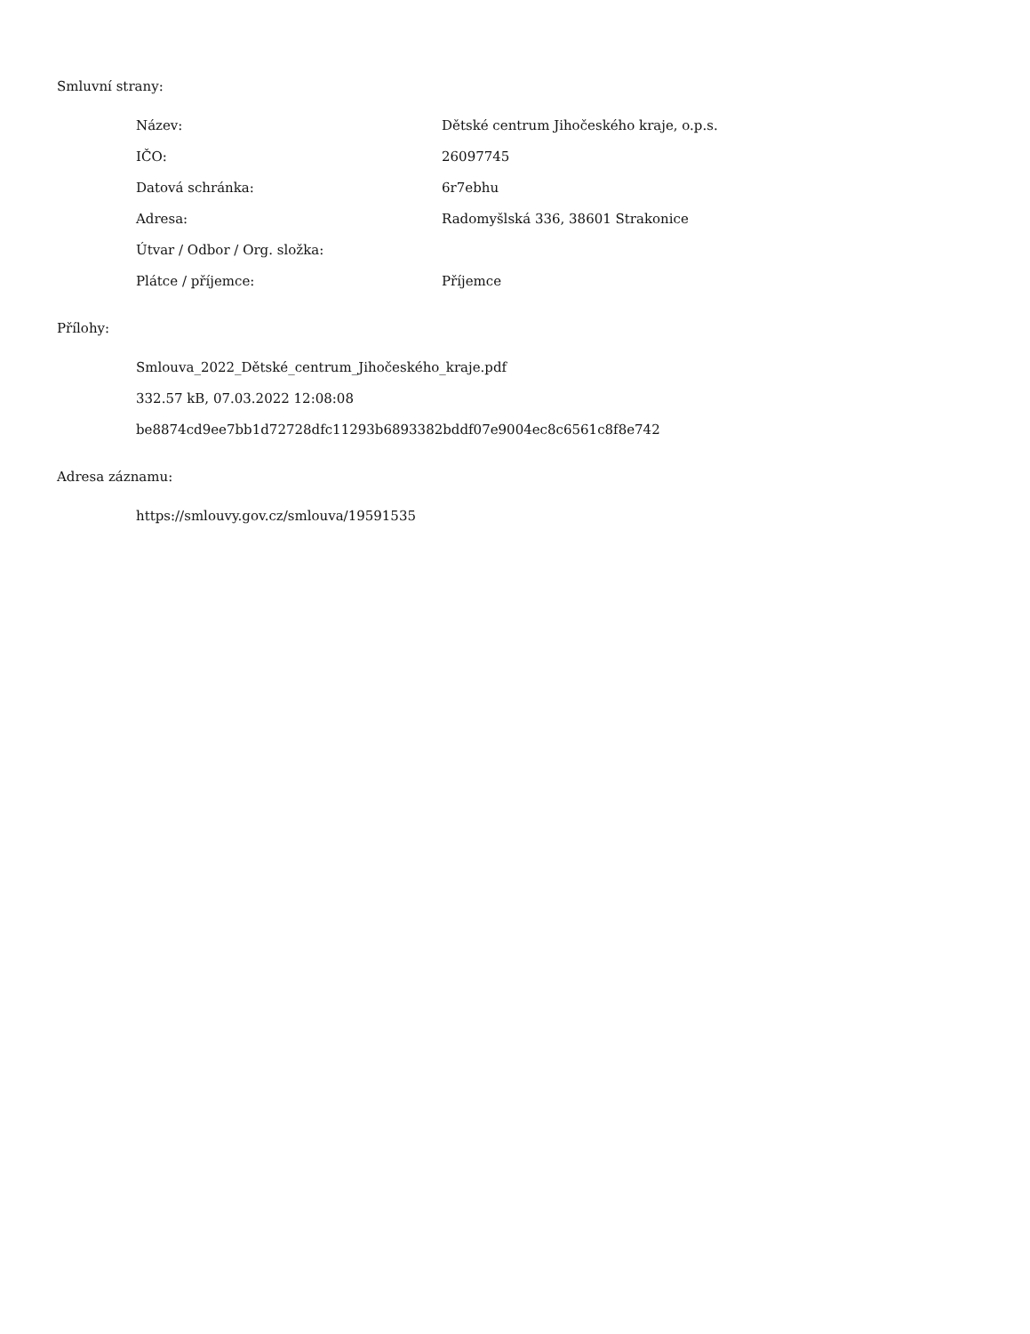Smluvní strany:
| Název: | Dětské centrum Jihočeského kraje, o.p.s. |
| IČO: | 26097745 |
| Datová schránka: | 6r7ebhu |
| Adresa: | Radomyšlská 336, 38601 Strakonice |
| Útvar / Odbor / Org. složka: | |
| Plátce / příjemce: | Příjemce |
Přílohy:
Smlouva_2022_Dětské_centrum_Jihočeského_kraje.pdf
332.57 kB, 07.03.2022 12:08:08
be8874cd9ee7bb1d72728dfc11293b6893382bddf07e9004ec8c6561c8f8e742
Adresa záznamu:
https://smlouvy.gov.cz/smlouva/19591535